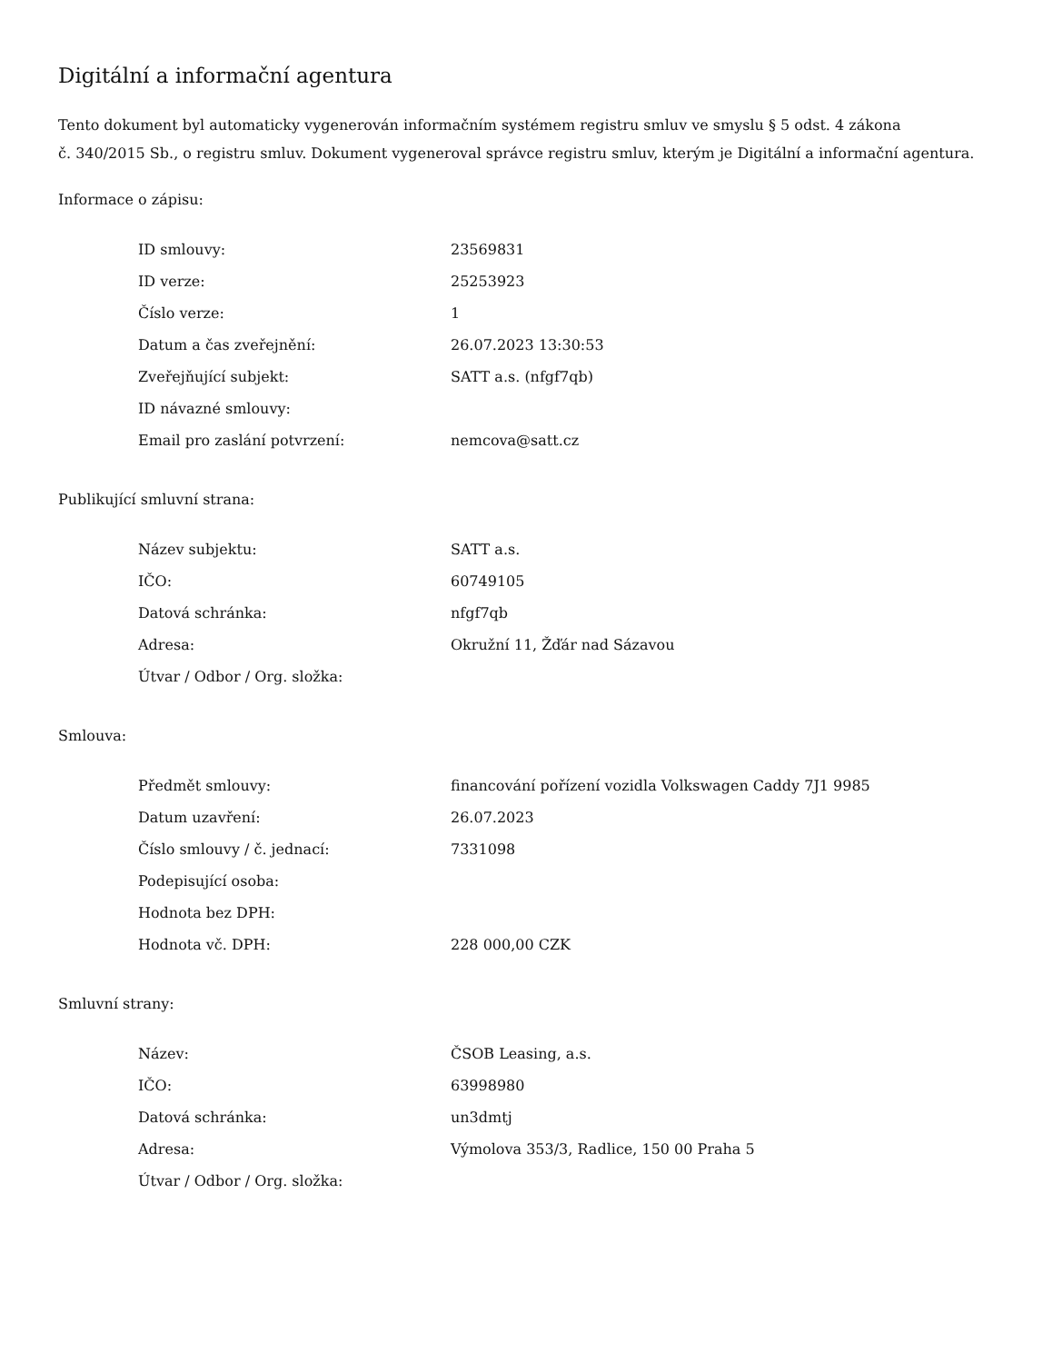Digitální a informační agentura
Tento dokument byl automaticky vygenerován informačním systémem registru smluv ve smyslu § 5 odst. 4 zákona
č. 340/2015 Sb., o registru smluv. Dokument vygeneroval správce registru smluv, kterým je Digitální a informační agentura.
Informace o zápisu:
| ID smlouvy: | 23569831 |
| ID verze: | 25253923 |
| Číslo verze: | 1 |
| Datum a čas zveřejnění: | 26.07.2023 13:30:53 |
| Zveřejňující subjekt: | SATT a.s. (nfgf7qb) |
| ID návazné smlouvy: | |
| Email pro zaslání potvrzení: | nemcova@satt.cz |
Publikující smluvní strana:
| Název subjektu: | SATT a.s. |
| IČO: | 60749105 |
| Datová schránka: | nfgf7qb |
| Adresa: | Okružní 11, Žďár nad Sázavou |
| Útvar / Odbor / Org. složka: | |
Smlouva:
| Předmět smlouvy: | financování pořízení vozidla Volkswagen Caddy 7J1 9985 |
| Datum uzavření: | 26.07.2023 |
| Číslo smlouvy / č. jednací: | 7331098 |
| Podepisující osoba: | |
| Hodnota bez DPH: | |
| Hodnota vč. DPH: | 228 000,00 CZK |
Smluvní strany:
| Název: | ČSOB Leasing, a.s. |
| IČO: | 63998980 |
| Datová schránka: | un3dmtj |
| Adresa: | Výmolova 353/3, Radlice, 150 00 Praha 5 |
| Útvar / Odbor / Org. složka: | |